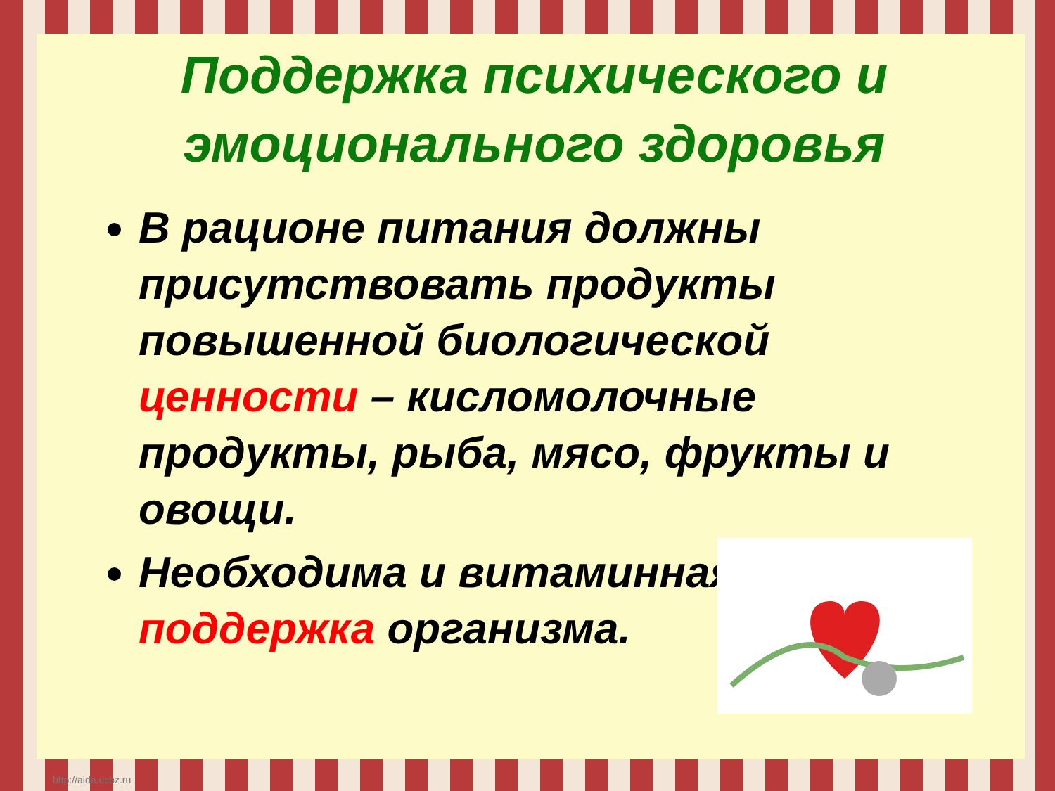Поддержка психического и эмоционального здоровья
В рационе питания должны присутствовать продукты повышенной биологической ценности – кисломолочные продукты, рыба, мясо, фрукты и овощи.
Необходима и витаминная поддержка организма.
http://aida.ucoz.ru